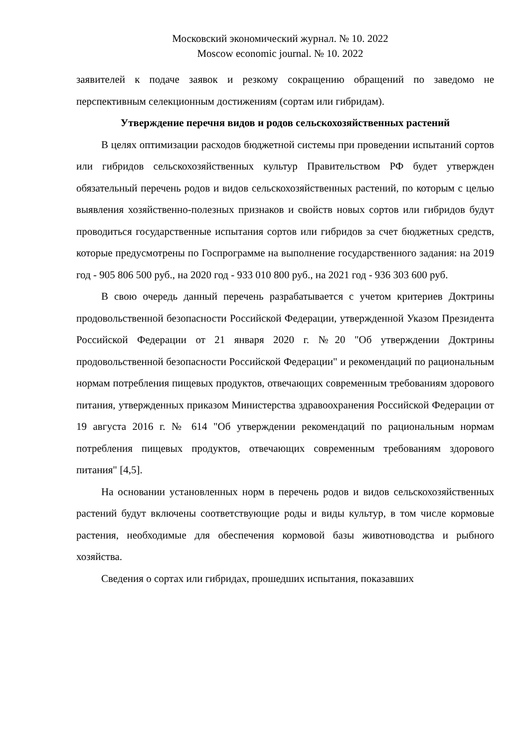Московский экономический журнал. № 10. 2022
Moscow economic journal. № 10. 2022
заявителей к подаче заявок и резкому сокращению обращений по заведомо не перспективным селекционным достижениям (сортам или гибридам).
Утверждение перечня видов и родов сельскохозяйственных растений
В целях оптимизации расходов бюджетной системы при проведении испытаний сортов или гибридов сельскохозяйственных культур Правительством РФ будет утвержден обязательный перечень родов и видов сельскохозяйственных растений, по которым с целью выявления хозяйственно-полезных признаков и свойств новых сортов или гибридов будут проводиться государственные испытания сортов или гибридов за счет бюджетных средств, которые предусмотрены по Госпрограмме на выполнение государственного задания: на 2019 год - 905 806 500 руб., на 2020 год - 933 010 800 руб., на 2021 год - 936 303 600 руб.
В свою очередь данный перечень разрабатывается с учетом критериев Доктрины продовольственной безопасности Российской Федерации, утвержденной Указом Президента Российской Федерации от 21 января 2020 г. №20 "Об утверждении Доктрины продовольственной безопасности Российской Федерации" и рекомендаций по рациональным нормам потребления пищевых продуктов, отвечающих современным требованиям здорового питания, утвержденных приказом Министерства здравоохранения Российской Федерации от 19 августа 2016 г. № 614 "Об утверждении рекомендаций по рациональным нормам потребления пищевых продуктов, отвечающих современным требованиям здорового питания" [4,5].
На основании установленных норм в перечень родов и видов сельскохозяйственных растений будут включены соответствующие роды и виды культур, в том числе кормовые растения, необходимые для обеспечения кормовой базы животноводства и рыбного хозяйства.
Сведения о сортах или гибридах, прошедших испытания, показавших